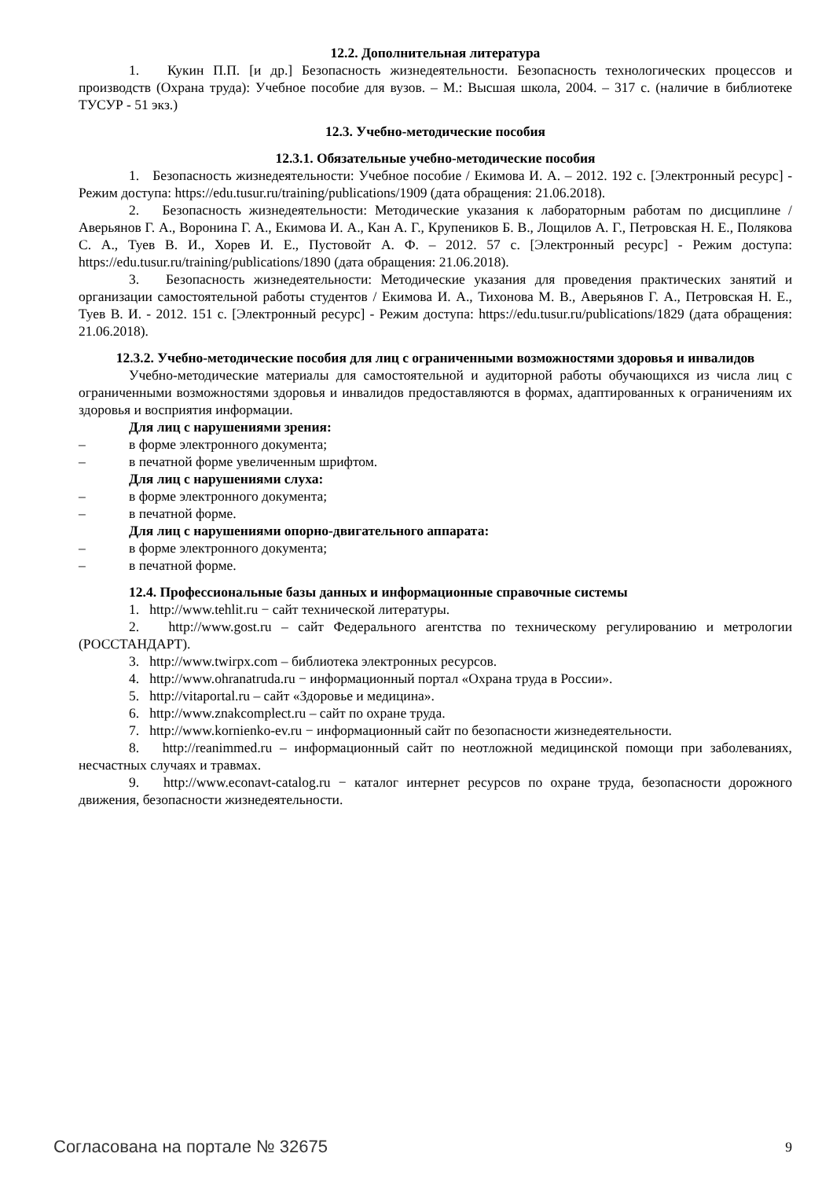12.2. Дополнительная литература
1. Кукин П.П. [и др.] Безопасность жизнедеятельности. Безопасность технологических процессов и производств (Охрана труда): Учебное пособие для вузов. – М.: Высшая школа, 2004. – 317 с. (наличие в библиотеке ТУСУР - 51 экз.)
12.3. Учебно-методические пособия
12.3.1. Обязательные учебно-методические пособия
1. Безопасность жизнедеятельности: Учебное пособие / Екимова И. А. – 2012. 192 с. [Электронный ресурс] - Режим доступа: https://edu.tusur.ru/training/publications/1909 (дата обращения: 21.06.2018).
2. Безопасность жизнедеятельности: Методические указания к лабораторным работам по дисциплине / Аверьянов Г. А., Воронина Г. А., Екимова И. А., Кан А. Г., Крупеников Б. В., Лощилов А. Г., Петровская Н. Е., Полякова С. А., Туев В. И., Хорев И. Е., Пустовойт А. Ф. – 2012. 57 с. [Электронный ресурс] - Режим доступа: https://edu.tusur.ru/training/publications/1890 (дата обращения: 21.06.2018).
3. Безопасность жизнедеятельности: Методические указания для проведения практических занятий и организации самостоятельной работы студентов / Екимова И. А., Тихонова М. В., Аверьянов Г. А., Петровская Н. Е., Туев В. И. - 2012. 151 с. [Электронный ресурс] - Режим доступа: https://edu.tusur.ru/publications/1829 (дата обращения: 21.06.2018).
12.3.2. Учебно-методические пособия для лиц с ограниченными возможностями здоровья и инвалидов
Учебно-методические материалы для самостоятельной и аудиторной работы обучающихся из числа лиц с ограниченными возможностями здоровья и инвалидов предоставляются в формах, адаптированных к ограничениям их здоровья и восприятия информации.
Для лиц с нарушениями зрения:
– в форме электронного документа;
– в печатной форме увеличенным шрифтом.
Для лиц с нарушениями слуха:
– в форме электронного документа;
– в печатной форме.
Для лиц с нарушениями опорно-двигательного аппарата:
– в форме электронного документа;
– в печатной форме.
12.4. Профессиональные базы данных и информационные справочные системы
1. http://www.tehlit.ru − сайт технической литературы.
2. http://www.gost.ru – сайт Федерального агентства по техническому регулированию и метрологии (РОССТАНДАРТ).
3. http://www.twirpx.com – библиотека электронных ресурсов.
4. http://www.ohranatruda.ru − информационный портал «Охрана труда в России».
5. http://vitaportal.ru – сайт «Здоровье и медицина».
6. http://www.znakcomplect.ru – сайт по охране труда.
7. http://www.kornienko-ev.ru − информационный сайт по безопасности жизнедеятельности.
8. http://reanimmed.ru – информационный сайт по неотложной медицинской помощи при заболеваниях, несчастных случаях и травмах.
9. http://www.econavt-catalog.ru − каталог интернет ресурсов по охране труда, безопасности дорожного движения, безопасности жизнедеятельности.
Согласована на портале № 32675 9